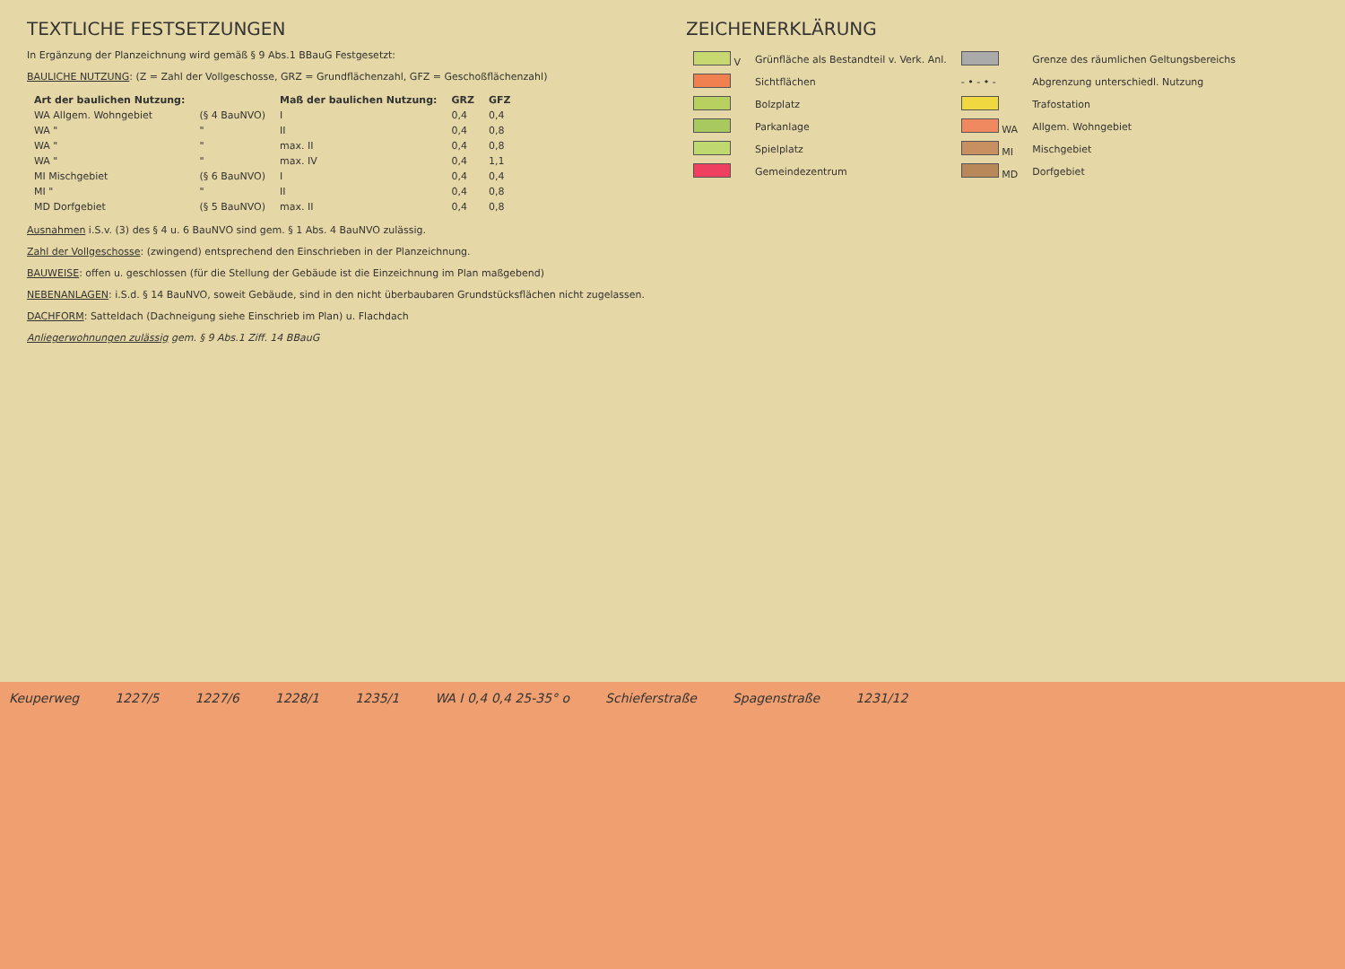TEXTLICHE FESTSETZUNGEN
In Ergänzung der Planzeichnung wird gemäß § 9 Abs.1 BBauG Festgesetzt:
BAULICHE NUTZUNG: (Z = Zahl der Vollgeschosse, GRZ = Grundflächenzahl, GFZ = Geschoßflächenzahl)
| Art der baulichen Nutzung: | | Maß der baulichen Nutzung: | GRZ | GFZ |
| --- | --- | --- | --- | --- |
| WA Allgem. Wohngebiet | (§ 4 BauNVO) | I | 0,4 | 0,4 |
| WA " | " | II | 0,4 | 0,8 |
| WA " | " | max. II | 0,4 | 0,8 |
| WA " | " | max. IV | 0,4 | 1,1 |
| MI Mischgebiet | (§ 6 BauNVO) | I | 0,4 | 0,4 |
| MI " | " | II | 0,4 | 0,8 |
| MD Dorfgebiet | (§ 5 BauNVO) | max. II | 0,4 | 0,8 |
Ausnahmen i.S.v. (3) des § 4 u. 6 BauNVO sind gem. § 1 Abs. 4 BauNVO zulässig.
Zahl der Vollgeschosse: (zwingend) entsprechend den Einschrieben in der Planzeichnung.
BAUWEISE: offen u. geschlossen (für die Stellung der Gebäude ist die Einzeichnung im Plan maßgebend)
NEBENANLAGEN: i.S.d. § 14 BauNVO, soweit Gebäude, sind in den nicht überbaubaren Grundstücksflächen nicht zugelassen.
DACHFORM: Satteldach (Dachneigung siehe Einschrieb im Plan) u. Flachdach
Anliegerwohnungen zulässig gem. § 9 Abs.1 Ziff. 14 BBauG
ZEICHENERKLÄRUNG
| V | Grünfläche als Bestandteil v. Verk. Anl. | | Grenze des räumlichen Geltungsbereichs |
| | Sichtflächen | - • - • - | Abgrenzung unterschiedl. Nutzung |
| | Bolzplatz | | Trafostation |
| | Parkanlage | WA | Allgem. Wohngebiet |
| | Spielplatz | MI | Mischgebiet |
| | Gemeindezentrum | MD | Dorfgebiet |
Keuperweg 1227/5 1227/6 1228/1 1235/1 WA I 0,4 0,4 25-35° o Schieferstraße Spagenstraße 1231/12